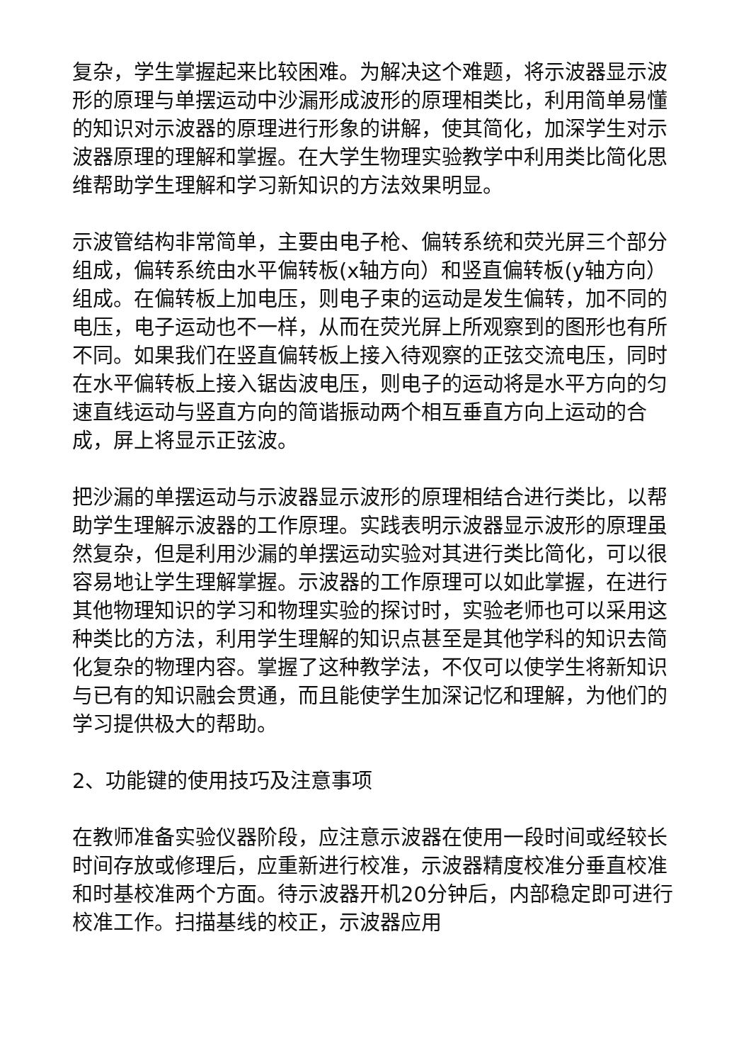复杂，学生掌握起来比较困难。为解决这个难题，将示波器显示波形的原理与单摆运动中沙漏形成波形的原理相类比，利用简单易懂的知识对示波器的原理进行形象的讲解，使其简化，加深学生对示波器原理的理解和掌握。在大学生物理实验教学中利用类比简化思维帮助学生理解和学习新知识的方法效果明显。
示波管结构非常简单，主要由电子枪、偏转系统和荧光屏三个部分组成，偏转系统由水平偏转板(x轴方向）和竖直偏转板(y轴方向）组成。在偏转板上加电压，则电子束的运动是发生偏转，加不同的电压，电子运动也不一样，从而在荧光屏上所观察到的图形也有所不同。如果我们在竖直偏转板上接入待观察的正弦交流电压，同时在水平偏转板上接入锯齿波电压，则电子的运动将是水平方向的匀速直线运动与竖直方向的简谐振动两个相互垂直方向上运动的合成，屏上将显示正弦波。
把沙漏的单摆运动与示波器显示波形的原理相结合进行类比，以帮助学生理解示波器的工作原理。实践表明示波器显示波形的原理虽然复杂，但是利用沙漏的单摆运动实验对其进行类比简化，可以很容易地让学生理解掌握。示波器的工作原理可以如此掌握，在进行其他物理知识的学习和物理实验的探讨时，实验老师也可以采用这种类比的方法，利用学生理解的知识点甚至是其他学科的知识去简化复杂的物理内容。掌握了这种教学法，不仅可以使学生将新知识与已有的知识融会贯通，而且能使学生加深记忆和理解，为他们的学习提供极大的帮助。
2、功能键的使用技巧及注意事项
在教师准备实验仪器阶段，应注意示波器在使用一段时间或经较长时间存放或修理后，应重新进行校准，示波器精度校准分垂直校准和时基校准两个方面。待示波器开机20分钟后，内部稳定即可进行校准工作。扫描基线的校正，示波器应用